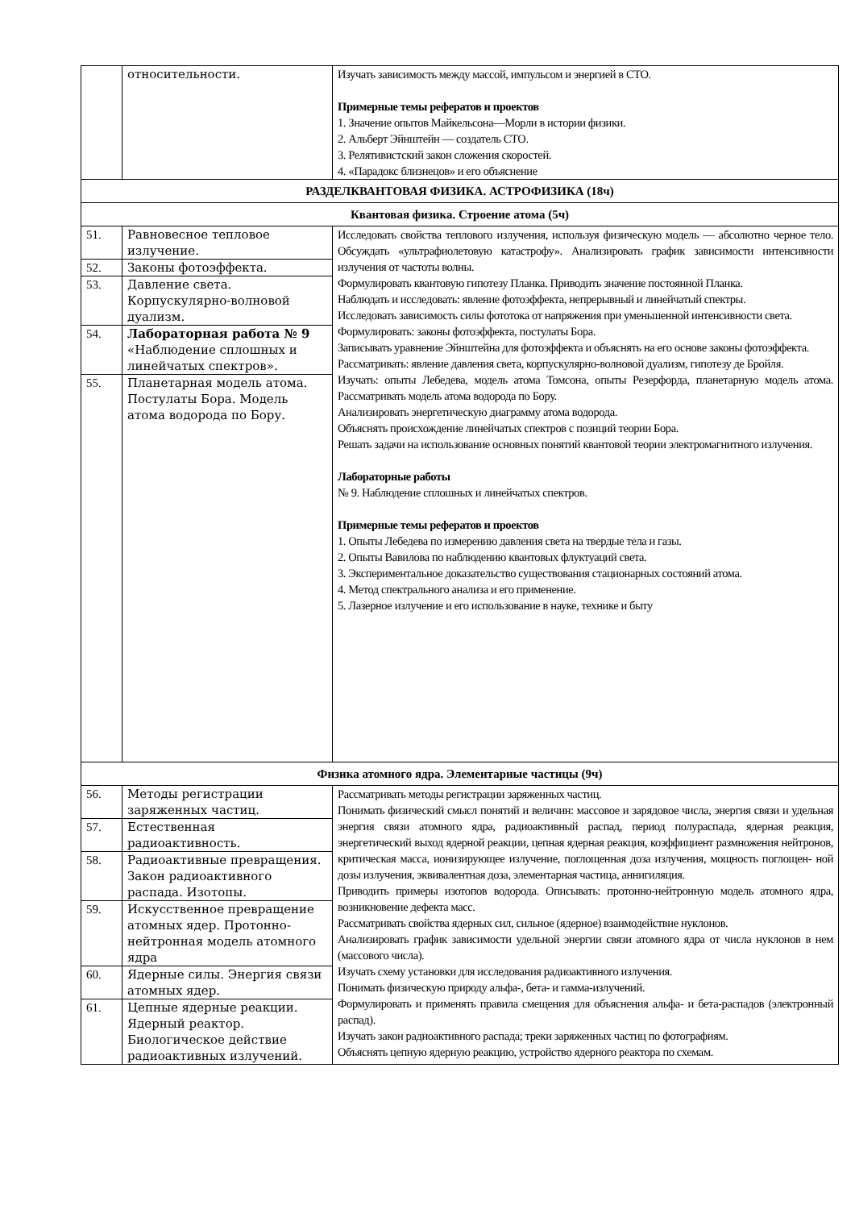| | относительности. | Изучать зависимость между массой, импульсом и энергией в СТО. Примерные темы рефератов и проектов 1. Значение опытов Майкельсона—Морли в истории физики. 2. Альберт Эйнштейн — создатель СТО. 3. Релятивистский закон сложения скоростей. 4. «Парадокс близнецов» и его объяснение |
| РАЗДЕЛКВАНТОВАЯ ФИЗИКА. АСТРОФИЗИКА (18ч) | | |
| Квантовая физика. Строение атома (5ч) | | |
| 51. | Равновесное тепловое излучение. | Исследовать свойства теплового излучения, используя физическую модель — абсолютно черное тело. Обсуждать «ультрафиолетовую катастрофу». Анализировать график зависимости интенсивности излучения от частоты волны. Формулировать квантовую гипотезу Планка. Приводить значение постоянной Планка. Наблюдать и исследовать: явление фотоэффекта, непрерывный и линейчатый спектры. Исследовать зависимость силы фототока от напряжения при уменьшенной интенсивности света. Формулировать: законы фотоэффекта, постулаты Бора. Записывать уравнение Эйнштейна для фотоэффекта и объяснять на его основе законы фотоэффекта. Рассматривать: явление давления света, корпускулярно-волновой дуализм, гипотезу де Бройля. Изучать: опыты Лебедева, модель атома Томсона, опыты Резерфорда, планетарную модель атома. Рассматривать модель атома водорода по Бору. Анализировать энергетическую диаграмму атома водорода. Объяснять происхождение линейчатых спектров с позиций теории Бора. Решать задачи на использование основных понятий квантовой теории электромагнитного излучения. Лабораторные работы № 9. Наблюдение сплошных и линейчатых спектров. Примерные темы рефератов и проектов 1. Опыты Лебедева по измерению давления света на твердые тела и газы. 2. Опыты Вавилова по наблюдению квантовых флуктуаций света. 3. Экспериментальное доказательство существования стационарных состояний атома. 4. Метод спектрального анализа и его применение. 5. Лазерное излучение и его использование в науке, технике и быту |
| 52. | Законы фотоэффекта. | |
| 53. | Давление света. Корпускулярно-волновой дуализм. | |
| 54. | Лабораторная работа № 9 «Наблюдение сплошных и линейчатых спектров». | |
| 55. | Планетарная модель атома. Постулаты Бора. Модель атома водорода по Бору. | |
| Физика атомного ядра. Элементарные частицы (9ч) | | |
| 56. | Методы регистрации заряженных частиц. | Рассматривать методы регистрации заряженных частиц. Понимать физический смысл понятий и величин: массовое и зарядовое числа, энергия связи и удельная энергия связи атомного ядра, радиоактивный распад, период полураспада, ядерная реакция, энергетический выход ядерной реакции, цепная ядерная реакция, коэффициент размножения нейтронов, критическая масса, ионизирующее излучение, поглощенная доза излучения, мощность поглощен- ной дозы излучения, эквивалентная доза, элементарная частица, аннигиляция. Приводить примеры изотопов водорода. Описывать: протонно-нейтронную модель атомного ядра, возникновение дефекта масс. Рассматривать свойства ядерных сил, сильное (ядерное) взаимодействие нуклонов. Анализировать график зависимости удельной энергии связи атомного ядра от числа нуклонов в нем (массового числа). Изучать схему установки для исследования радиоактивного излучения. Понимать физическую природу альфа-, бета- и гамма-излучений. Формулировать и применять правила смещения для объяснения альфа- и бета-распадов (электронный распад). Изучать закон радиоактивного распада; треки заряженных частиц по фотографиям. Объяснять цепную ядерную реакцию, устройство ядерного реактора по схемам. |
| 57. | Естественная радиоактивность. | |
| 58. | Радиоактивные превращения. Закон радиоактивного распада. Изотопы. | |
| 59. | Искусственное превращение атомных ядер. Протонно-нейтронная модель атомного ядра | |
| 60. | Ядерные силы. Энергия связи атомных ядер. | |
| 61. | Цепные ядерные реакции. Ядерный реактор. Биологическое действие радиоактивных излучений. | |